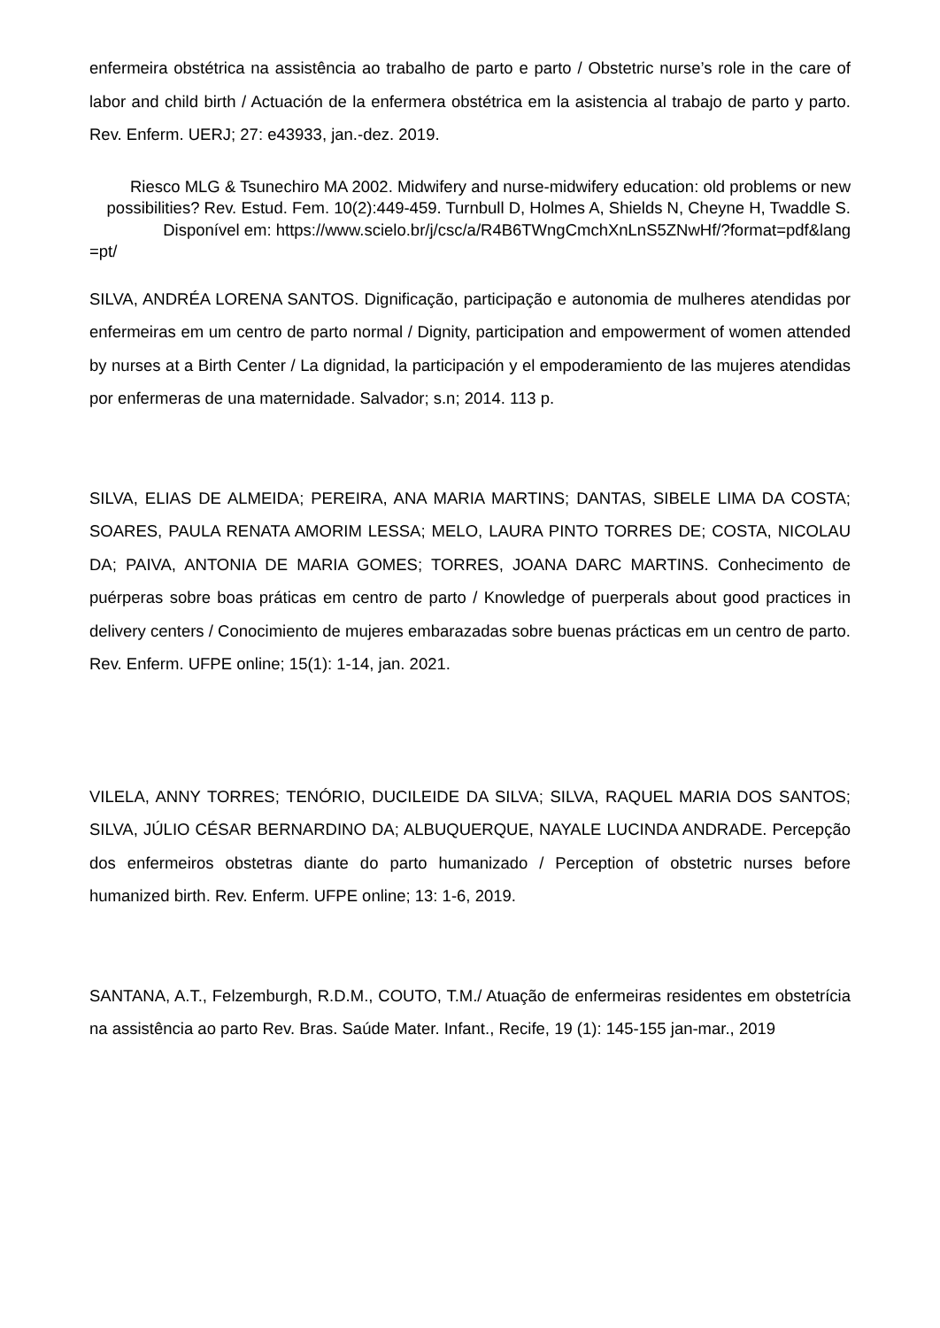enfermeira obstétrica na assistência ao trabalho de parto e parto / Obstetric nurse’s role in the care of labor and child birth / Actuación de la enfermera obstétrica em la asistencia al trabajo de parto y parto. Rev. Enferm. UERJ; 27: e43933, jan.-dez. 2019.
Riesco MLG & Tsunechiro MA 2002. Midwifery and nurse-midwifery education: old problems or new possibilities? Rev. Estud. Fem. 10(2):449-459. Turnbull D, Holmes A, Shields N, Cheyne H, Twaddle S. Disponível em: https://www.scielo.br/j/csc/a/R4B6TWngCmchXnLnS5ZNwHf/?format=pdf&lang
=pt/
SILVA, ANDRÉA LORENA SANTOS. Dignificação, participação e autonomia de mulheres atendidas por enfermeiras em um centro de parto normal / Dignity, participation and empowerment of women attended by nurses at a Birth Center / La dignidad, la participación y el empoderamiento de las mujeres atendidas por enfermeras de una maternidade. Salvador; s.n; 2014. 113 p.
SILVA, ELIAS DE ALMEIDA; PEREIRA, ANA MARIA MARTINS; DANTAS, SIBELE LIMA DA COSTA; SOARES, PAULA RENATA AMORIM LESSA; MELO, LAURA PINTO TORRES DE; COSTA, NICOLAU DA; PAIVA, ANTONIA DE MARIA GOMES; TORRES, JOANA DARC MARTINS. Conhecimento de puérperas sobre boas práticas em centro de parto / Knowledge of puerperals about good practices in delivery centers / Conocimiento de mujeres embarazadas sobre buenas prácticas em un centro de parto. Rev. Enferm. UFPE online; 15(1): 1-14, jan. 2021.
VILELA, ANNY TORRES; TENÓRIO, DUCILEIDE DA SILVA; SILVA, RAQUEL MARIA DOS SANTOS; SILVA, JÚLIO CÉSAR BERNARDINO DA; ALBUQUERQUE, NAYALE LUCINDA ANDRADE. Percepção dos enfermeiros obstetras diante do parto humanizado / Perception of obstetric nurses before humanized birth. Rev. Enferm. UFPE online; 13: 1-6, 2019.
SANTANA, A.T., Felzemburgh, R.D.M., COUTO, T.M./ Atuação de enfermeiras residentes em obstetrícia na assistência ao parto Rev. Bras. Saúde Mater. Infant., Recife, 19 (1): 145-155 jan-mar., 2019